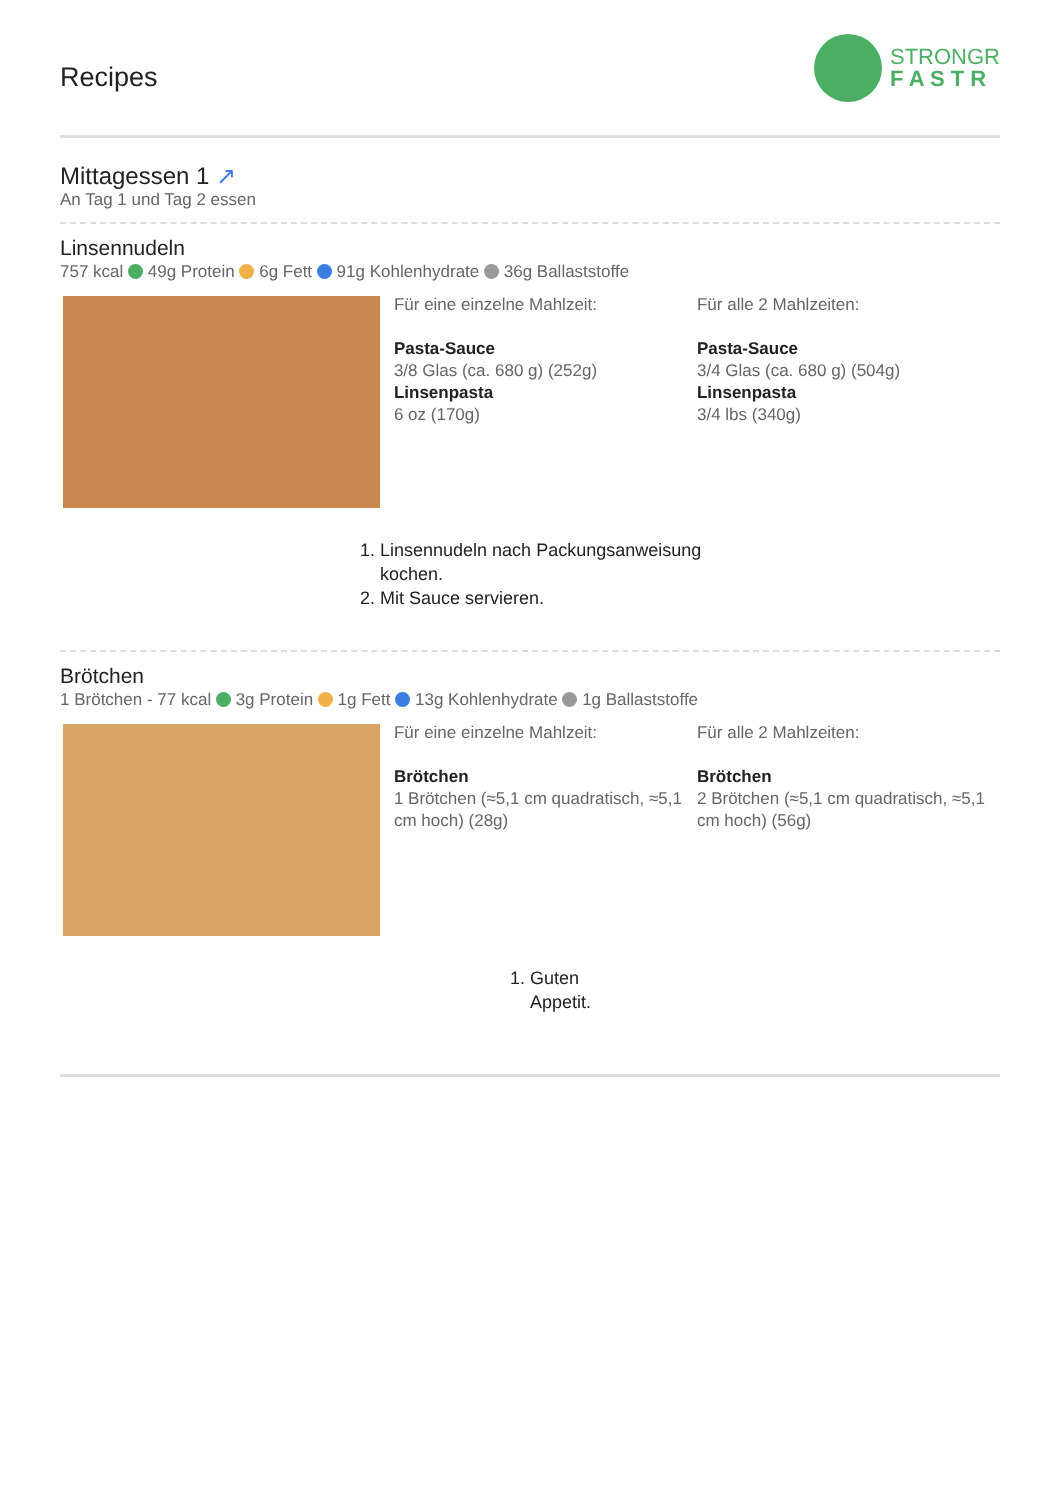Recipes
STRONGR
F A S T R
Mittagessen 1 ↗
An Tag 1 und Tag 2 essen
Linsennudeln
757 kcal 49g Protein 6g Fett 91g Kohlenhydrate 36g Ballaststoffe
Für eine einzelne Mahlzeit:
Pasta-Sauce
3/8 Glas (ca. 680 g) (252g)
Linsenpasta
6 oz (170g)
Für alle 2 Mahlzeiten:
Pasta-Sauce
3/4 Glas (ca. 680 g) (504g)
Linsenpasta
3/4 lbs (340g)
1. Linsennudeln nach Packungsanweisung kochen.
2. Mit Sauce servieren.
Brötchen
1 Brötchen - 77 kcal 3g Protein 1g Fett 13g Kohlenhydrate 1g Ballaststoffe
Für eine einzelne Mahlzeit:
Brötchen
1 Brötchen (≈5,1 cm quadratisch, ≈5,1 cm hoch) (28g)
Für alle 2 Mahlzeiten:
Brötchen
2 Brötchen (≈5,1 cm quadratisch, ≈5,1 cm hoch) (56g)
1. Guten Appetit.